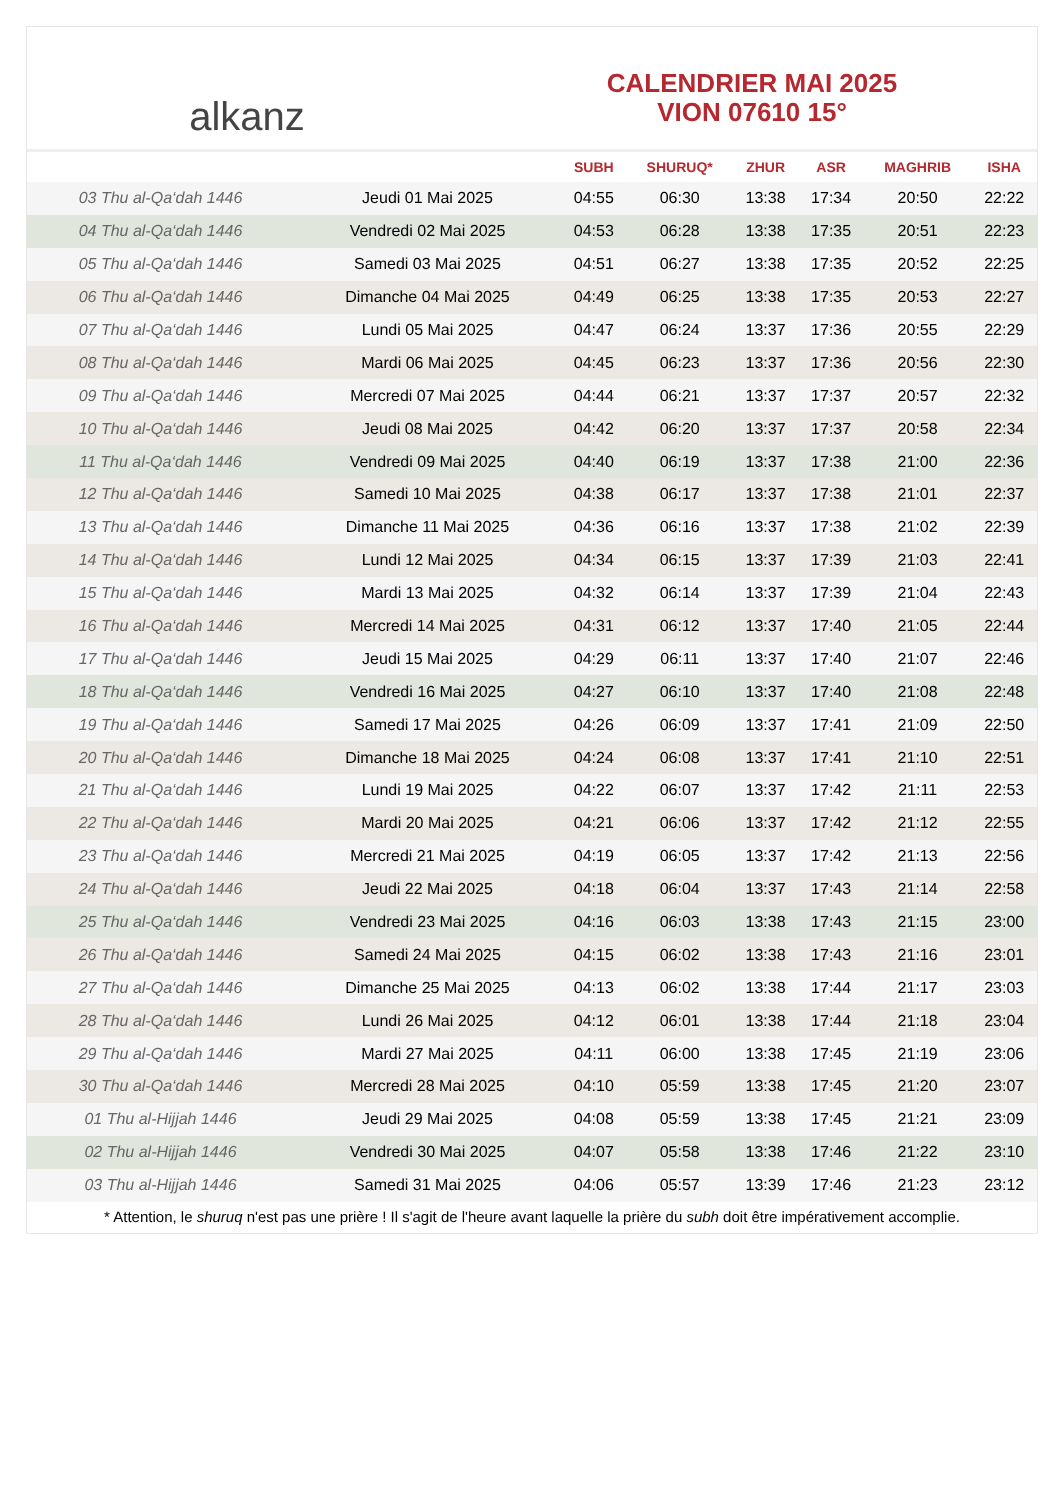alkanz
CALENDRIER MAI 2025
VION 07610 15°
| | | SUBH | SHURUQ* | ZHUR | ASR | MAGHRIB | ISHA |
| --- | --- | --- | --- | --- | --- | --- | --- |
| 03 Thu al-Qa‘dah 1446 | Jeudi 01 Mai 2025 | 04:55 | 06:30 | 13:38 | 17:34 | 20:50 | 22:22 |
| 04 Thu al-Qa‘dah 1446 | Vendredi 02 Mai 2025 | 04:53 | 06:28 | 13:38 | 17:35 | 20:51 | 22:23 |
| 05 Thu al-Qa‘dah 1446 | Samedi 03 Mai 2025 | 04:51 | 06:27 | 13:38 | 17:35 | 20:52 | 22:25 |
| 06 Thu al-Qa‘dah 1446 | Dimanche 04 Mai 2025 | 04:49 | 06:25 | 13:38 | 17:35 | 20:53 | 22:27 |
| 07 Thu al-Qa‘dah 1446 | Lundi 05 Mai 2025 | 04:47 | 06:24 | 13:37 | 17:36 | 20:55 | 22:29 |
| 08 Thu al-Qa‘dah 1446 | Mardi 06 Mai 2025 | 04:45 | 06:23 | 13:37 | 17:36 | 20:56 | 22:30 |
| 09 Thu al-Qa‘dah 1446 | Mercredi 07 Mai 2025 | 04:44 | 06:21 | 13:37 | 17:37 | 20:57 | 22:32 |
| 10 Thu al-Qa‘dah 1446 | Jeudi 08 Mai 2025 | 04:42 | 06:20 | 13:37 | 17:37 | 20:58 | 22:34 |
| 11 Thu al-Qa‘dah 1446 | Vendredi 09 Mai 2025 | 04:40 | 06:19 | 13:37 | 17:38 | 21:00 | 22:36 |
| 12 Thu al-Qa‘dah 1446 | Samedi 10 Mai 2025 | 04:38 | 06:17 | 13:37 | 17:38 | 21:01 | 22:37 |
| 13 Thu al-Qa‘dah 1446 | Dimanche 11 Mai 2025 | 04:36 | 06:16 | 13:37 | 17:38 | 21:02 | 22:39 |
| 14 Thu al-Qa‘dah 1446 | Lundi 12 Mai 2025 | 04:34 | 06:15 | 13:37 | 17:39 | 21:03 | 22:41 |
| 15 Thu al-Qa‘dah 1446 | Mardi 13 Mai 2025 | 04:32 | 06:14 | 13:37 | 17:39 | 21:04 | 22:43 |
| 16 Thu al-Qa‘dah 1446 | Mercredi 14 Mai 2025 | 04:31 | 06:12 | 13:37 | 17:40 | 21:05 | 22:44 |
| 17 Thu al-Qa‘dah 1446 | Jeudi 15 Mai 2025 | 04:29 | 06:11 | 13:37 | 17:40 | 21:07 | 22:46 |
| 18 Thu al-Qa‘dah 1446 | Vendredi 16 Mai 2025 | 04:27 | 06:10 | 13:37 | 17:40 | 21:08 | 22:48 |
| 19 Thu al-Qa‘dah 1446 | Samedi 17 Mai 2025 | 04:26 | 06:09 | 13:37 | 17:41 | 21:09 | 22:50 |
| 20 Thu al-Qa‘dah 1446 | Dimanche 18 Mai 2025 | 04:24 | 06:08 | 13:37 | 17:41 | 21:10 | 22:51 |
| 21 Thu al-Qa‘dah 1446 | Lundi 19 Mai 2025 | 04:22 | 06:07 | 13:37 | 17:42 | 21:11 | 22:53 |
| 22 Thu al-Qa‘dah 1446 | Mardi 20 Mai 2025 | 04:21 | 06:06 | 13:37 | 17:42 | 21:12 | 22:55 |
| 23 Thu al-Qa‘dah 1446 | Mercredi 21 Mai 2025 | 04:19 | 06:05 | 13:37 | 17:42 | 21:13 | 22:56 |
| 24 Thu al-Qa‘dah 1446 | Jeudi 22 Mai 2025 | 04:18 | 06:04 | 13:37 | 17:43 | 21:14 | 22:58 |
| 25 Thu al-Qa‘dah 1446 | Vendredi 23 Mai 2025 | 04:16 | 06:03 | 13:38 | 17:43 | 21:15 | 23:00 |
| 26 Thu al-Qa‘dah 1446 | Samedi 24 Mai 2025 | 04:15 | 06:02 | 13:38 | 17:43 | 21:16 | 23:01 |
| 27 Thu al-Qa‘dah 1446 | Dimanche 25 Mai 2025 | 04:13 | 06:02 | 13:38 | 17:44 | 21:17 | 23:03 |
| 28 Thu al-Qa‘dah 1446 | Lundi 26 Mai 2025 | 04:12 | 06:01 | 13:38 | 17:44 | 21:18 | 23:04 |
| 29 Thu al-Qa‘dah 1446 | Mardi 27 Mai 2025 | 04:11 | 06:00 | 13:38 | 17:45 | 21:19 | 23:06 |
| 30 Thu al-Qa‘dah 1446 | Mercredi 28 Mai 2025 | 04:10 | 05:59 | 13:38 | 17:45 | 21:20 | 23:07 |
| 01 Thu al-Hijjah 1446 | Jeudi 29 Mai 2025 | 04:08 | 05:59 | 13:38 | 17:45 | 21:21 | 23:09 |
| 02 Thu al-Hijjah 1446 | Vendredi 30 Mai 2025 | 04:07 | 05:58 | 13:38 | 17:46 | 21:22 | 23:10 |
| 03 Thu al-Hijjah 1446 | Samedi 31 Mai 2025 | 04:06 | 05:57 | 13:39 | 17:46 | 21:23 | 23:12 |
* Attention, le shuruq n'est pas une prière ! Il s'agit de l'heure avant laquelle la prière du subh doit être impérativement accomplie.